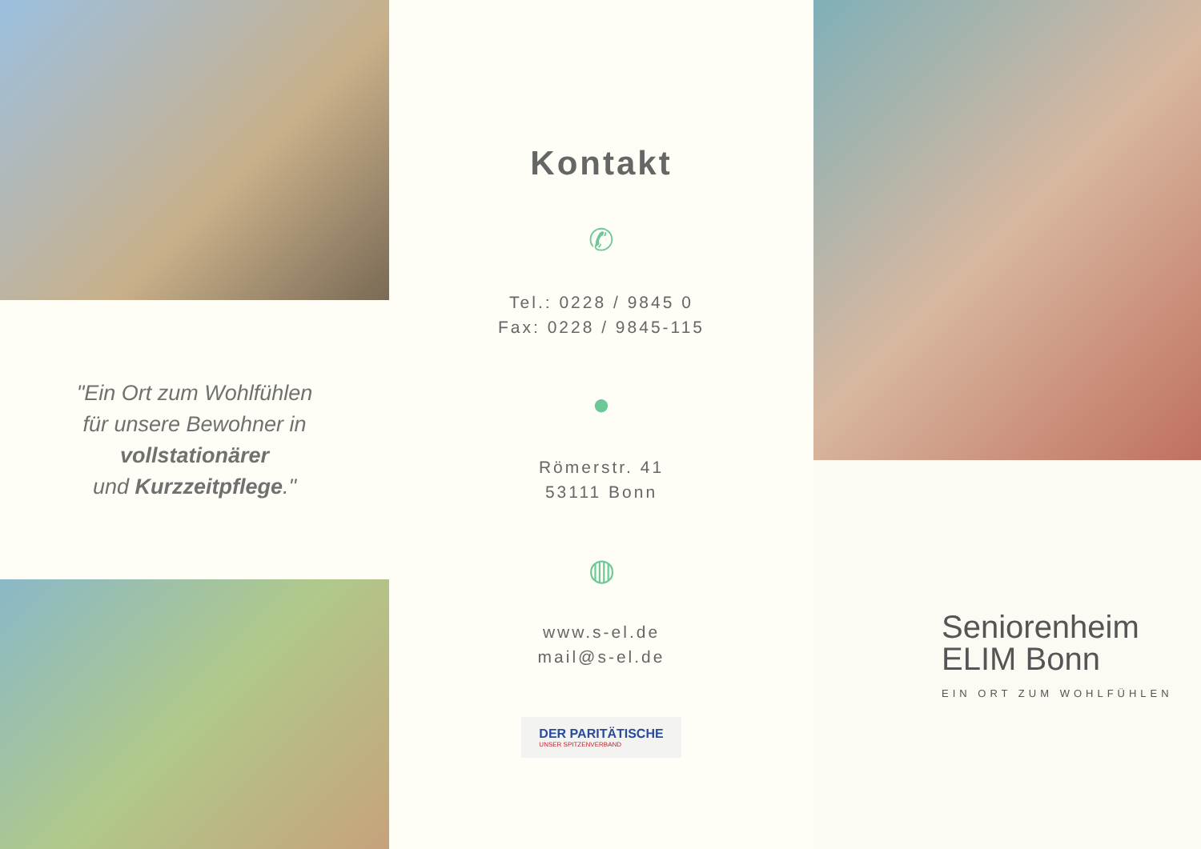"Ein Ort zum Wohlfühlen
für unsere Bewohner in
vollstationärer
und Kurzzeitpflege."
Kontakt
✆
Tel.: 0228 / 9845 0
Fax: 0228 / 9845-115
●
Römerstr. 41
53111 Bonn
◍
www.s-el.de
mail@s-el.de
DER PARITÄTISCHE UNSER SPITZENVERBAND
Seniorenheim
ELIM Bonn
EIN ORT ZUM WOHLFÜHLEN